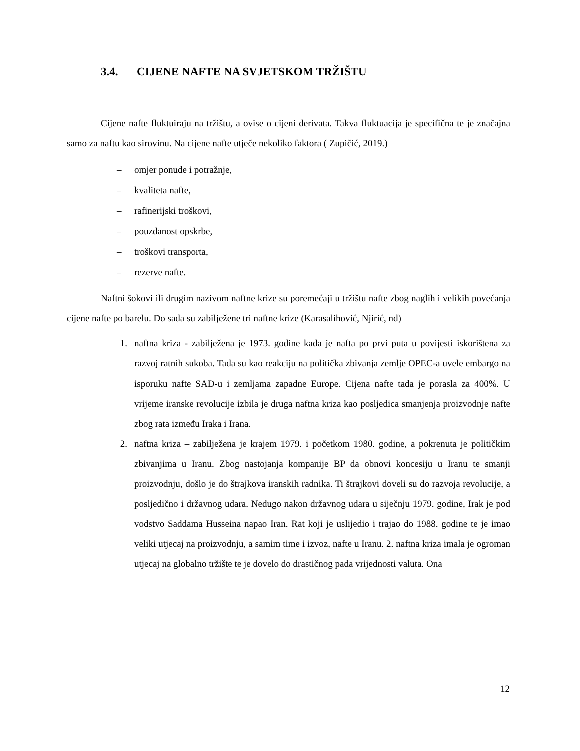3.4. CIJENE NAFTE NA SVJETSKOM TRŽIŠTU
Cijene nafte fluktuiraju na tržištu, a ovise o cijeni derivata. Takva fluktuacija je specifična te je značajna samo za naftu kao sirovinu. Na cijene nafte utječe nekoliko faktora ( Zupičić, 2019.)
– omjer ponude i potražnje,
– kvaliteta nafte,
– rafinerijski troškovi,
– pouzdanost opskrbe,
– troškovi transporta,
– rezerve nafte.
Naftni šokovi ili drugim nazivom naftne krize su poremećaji u tržištu nafte zbog naglih i velikih povećanja cijene nafte po barelu. Do sada su zabilježene tri naftne krize (Karasalihović, Njirić, nd)
1. naftna kriza - zabilježena je 1973. godine kada je nafta po prvi puta u povijesti iskorištena za razvoj ratnih sukoba. Tada su kao reakciju na politička zbivanja zemlje OPEC-a uvele embargo na isporuku nafte SAD-u i zemljama zapadne Europe. Cijena nafte tada je porasla za 400%. U vrijeme iranske revolucije izbila je druga naftna kriza kao posljedica smanjenja proizvodnje nafte zbog rata između Iraka i Irana.
2. naftna kriza – zabilježena je krajem 1979. i početkom 1980. godine, a pokrenuta je političkim zbivanjima u Iranu. Zbog nastojanja kompanije BP da obnovi koncesiju u Iranu te smanji proizvodnju, došlo je do štrajkova iranskih radnika. Ti štrajkovi doveli su do razvoja revolucije, a posljedično i državnog udara. Nedugo nakon državnog udara u siječnju 1979. godine, Irak je pod vodstvo Saddama Husseina napao Iran. Rat koji je uslijedio i trajao do 1988. godine te je imao veliki utjecaj na proizvodnju, a samim time i izvoz, nafte u Iranu. 2. naftna kriza imala je ogroman utjecaj na globalno tržište te je dovelo do drastičnog pada vrijednosti valuta. Ona
12